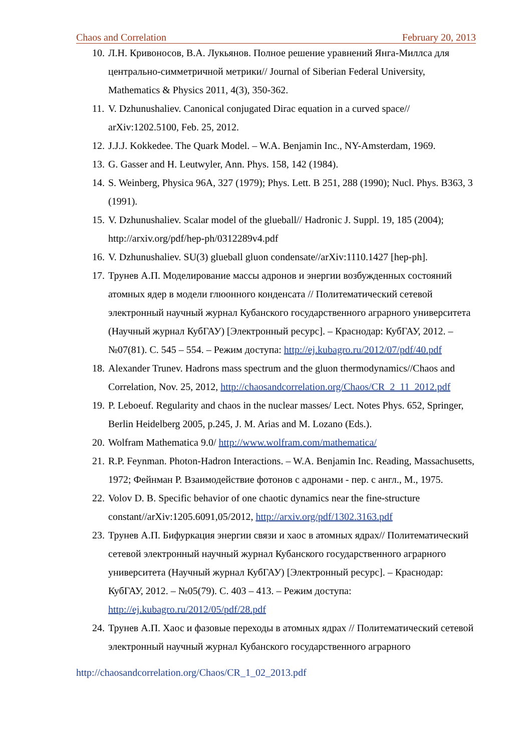Chaos and Correlation February 20, 2013
10. Л.Н. Кривоносов, В.А. Лукьянов. Полное решение уравнений Янга-Миллса для центрально-симметричной метрики// Journal of Siberian Federal University, Mathematics & Physics 2011, 4(3), 350-362.
11. V. Dzhunushaliev. Canonical conjugated Dirac equation in a curved space// arXiv:1202.5100, Feb. 25, 2012.
12. J.J.J. Kokkedee. The Quark Model. – W.A. Benjamin Inc., NY-Amsterdam, 1969.
13. G. Gasser and H. Leutwyler, Ann. Phys. 158, 142 (1984).
14. S. Weinberg, Physica 96A, 327 (1979); Phys. Lett. B 251, 288 (1990); Nucl. Phys. B363, 3 (1991).
15. V. Dzhunushaliev. Scalar model of the glueball// Hadronic J. Suppl. 19, 185 (2004); http://arxiv.org/pdf/hep-ph/0312289v4.pdf
16. V. Dzhunushaliev. SU(3) glueball gluon condensate//arXiv:1110.1427 [hep-ph].
17. Трунев А.П. Моделирование массы адронов и энергии возбужденных состояний атомных ядер в модели глюонного конденсата // Политематический сетевой электронный научный журнал Кубанского государственного аграрного университета (Научный журнал КубГАУ) [Электронный ресурс]. – Краснодар: КубГАУ, 2012. – №07(81). С. 545 – 554. – Режим доступа: http://ej.kubagro.ru/2012/07/pdf/40.pdf
18. Alexander Trunev. Hadrons mass spectrum and the gluon thermodynamics//Chaos and Correlation, Nov. 25, 2012, http://chaosandcorrelation.org/Chaos/CR_2_11_2012.pdf
19. P. Leboeuf. Regularity and chaos in the nuclear masses/ Lect. Notes Phys. 652, Springer, Berlin Heidelberg 2005, p.245, J. M. Arias and M. Lozano (Eds.).
20. Wolfram Mathematica 9.0/ http://www.wolfram.com/mathematica/
21. R.P. Feynman. Photon-Hadron Interactions. – W.A. Benjamin Inc. Reading, Massachusetts, 1972; Фейнман Р. Взаимодействие фотонов с адронами - пер. с англ., М., 1975.
22. Volov D. B. Specific behavior of one chaotic dynamics near the fine-structure constant//arXiv:1205.6091,05/2012, http://arxiv.org/pdf/1302.3163.pdf
23. Трунев А.П. Бифуркация энергии связи и хаос в атомных ядрах// Политематический сетевой электронный научный журнал Кубанского государственного аграрного университета (Научный журнал КубГАУ) [Электронный ресурс]. – Краснодар: КубГАУ, 2012. – №05(79). С. 403 – 413. – Режим доступа: http://ej.kubagro.ru/2012/05/pdf/28.pdf
24. Трунев А.П. Хаос и фазовые переходы в атомных ядрах // Политематический сетевой электронный научный журнал Кубанского государственного аграрного
http://chaosandcorrelation.org/Chaos/CR_1_02_2013.pdf